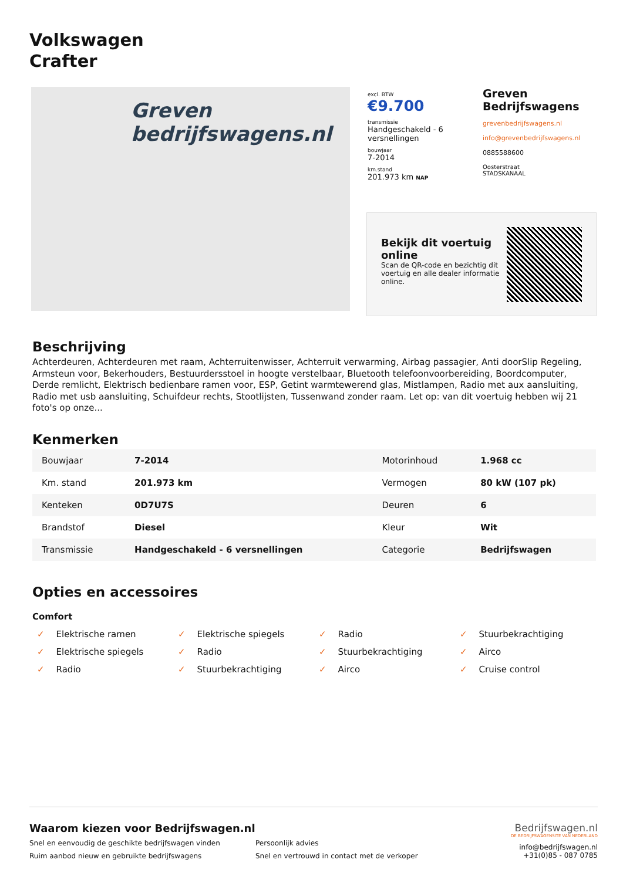Volkswagen
Crafter
Greven bedrijfswagens.nl
excl. BTW
€9.700
transmissie
Handgeschakeld - 6 versnellingen
bouwjaar
7-2014
km.stand
201.973 km NAP
Greven Bedrijfswagens
grevenbedrijfswagens.nl
info@grevenbedrijfswagens.nl
0885588600
Oosterstraat
STADSKANAAL
Bekijk dit voertuig online
Scan de QR-code en bezichtig dit voertuig en alle dealer informatie online.
Beschrijving
Achterdeuren, Achterdeuren met raam, Achterruitenwisser, Achterruit verwarming, Airbag passagier, Anti doorSlip Regeling, Armsteun voor, Bekerhouders, Bestuurdersstoel in hoogte verstelbaar, Bluetooth telefoonvoorbereiding, Boordcomputer, Derde remlicht, Elektrisch bedienbare ramen voor, ESP, Getint warmtewerend glas, Mistlampen, Radio met aux aansluiting, Radio met usb aansluiting, Schuifdeur rechts, Stootlijsten, Tussenwand zonder raam. Let op: van dit voertuig hebben wij 21 foto's op onze...
Kenmerken
| Bouwjaar | 7-2014 | Motorinhoud | 1.968 cc |
| Km. stand | 201.973 km | Vermogen | 80 kW (107 pk) |
| Kenteken | 0D7U7S | Deuren | 6 |
| Brandstof | Diesel | Kleur | Wit |
| Transmissie | Handgeschakeld - 6 versnellingen | Categorie | Bedrijfswagen |
Opties en accessoires
Comfort
✓ Elektrische ramen
✓ Elektrische spiegels
✓ Radio
✓ Stuurbekrachtiging
✓ Elektrische spiegels
✓ Radio
✓ Stuurbekrachtiging
✓ Airco
✓ Radio
✓ Stuurbekrachtiging
✓ Airco
✓ Cruise control
Waarom kiezen voor Bedrijfswagen.nl
Snel en eenvoudig de geschikte bedrijfswagen vinden
Persoonlijk advies
Ruim aanbod nieuw en gebruikte bedrijfswagens
Snel en vertrouwd in contact met de verkoper
Bedrijfswagen.nl
DE BEDRIJFSWAGENSITE VAN NEDERLAND
info@bedrijfswagen.nl
+31(0)85 - 087 0785